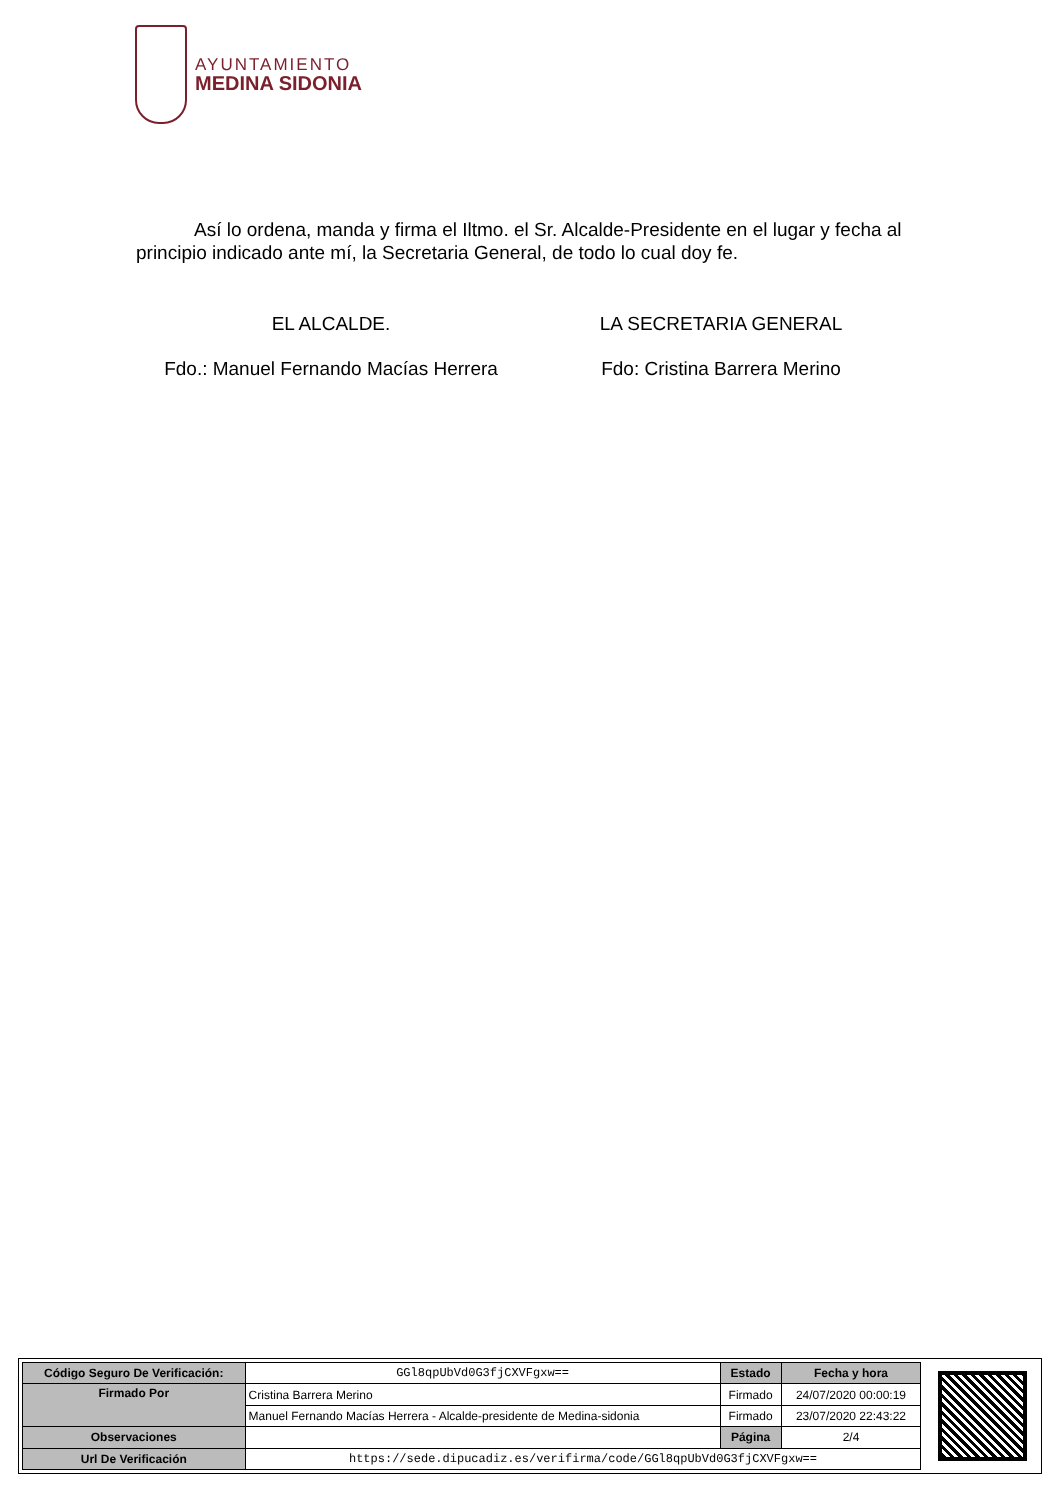AYUNTAMIENTO
MEDINA SIDONIA
Así lo ordena, manda y firma el Iltmo. el Sr. Alcalde-Presidente en el lugar y fecha al principio indicado ante mí, la Secretaria General, de todo lo cual doy fe.
EL ALCALDE. LA SECRETARIA GENERAL
Fdo.: Manuel Fernando Macías Herrera
Fdo: Cristina Barrera Merino
| Código Seguro De Verificación: | GGl8qpUbVd0G3fjCXVFgxw== | Estado | Fecha y hora |
| Firmado Por | Cristina Barrera Merino | Firmado | 24/07/2020 00:00:19 |
| | Manuel Fernando Macías Herrera - Alcalde-presidente de Medina-sidonia | Firmado | 23/07/2020 22:43:22 |
| Observaciones | | Página | 2/4 |
| Url De Verificación | https://sede.dipucadiz.es/verifirma/code/GGl8qpUbVd0G3fjCXVFgxw== | | |